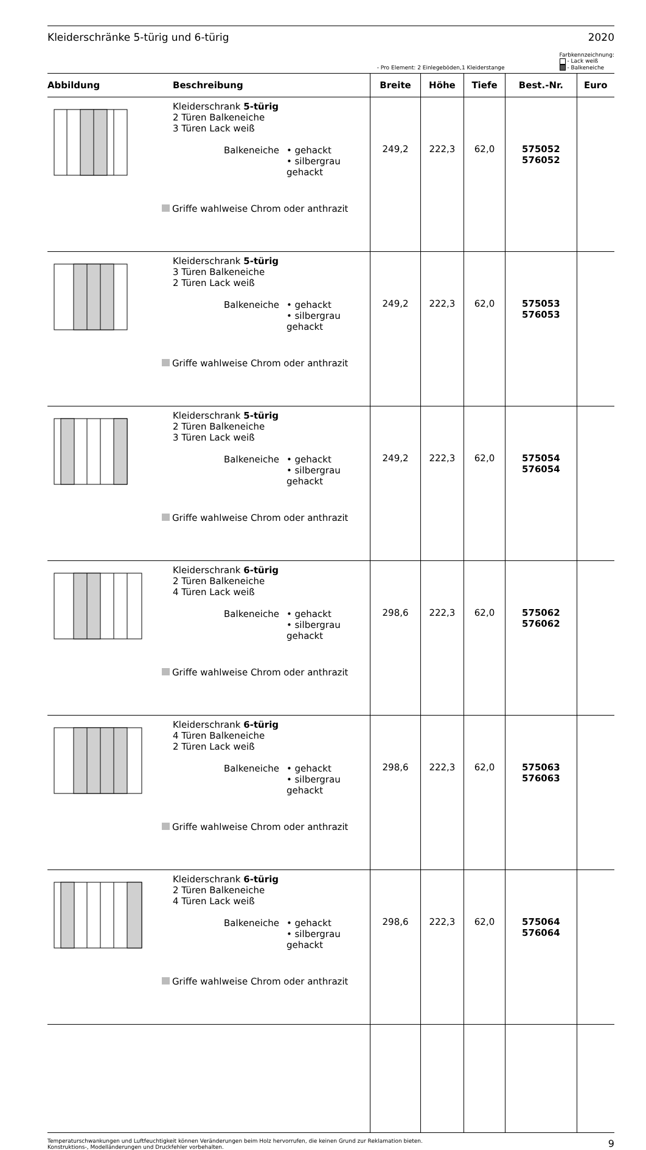Kleiderschränke 5-türig und 6-türig 2020
- Pro Element: 2 Einlegeböden,1 Kleiderstange
Farbkennzeichnung:
- Lack weiß
- Balkeneiche
| Abbildung | Beschreibung | Breite | Höhe | Tiefe | Best.-Nr. | Euro |
| --- | --- | --- | --- | --- | --- | --- |
| | Kleiderschrank 5-türig 2 Türen Balkeneiche 3 Türen Lack weiß Balkeneiche • gehackt • silbergrau gehackt Griffe wahlweise Chrom oder anthrazit | 249,2 | 222,3 | 62,0 | 575052 576052 | |
| | Kleiderschrank 5-türig 3 Türen Balkeneiche 2 Türen Lack weiß Balkeneiche • gehackt • silbergrau gehackt Griffe wahlweise Chrom oder anthrazit | 249,2 | 222,3 | 62,0 | 575053 576053 | |
| | Kleiderschrank 5-türig 2 Türen Balkeneiche 3 Türen Lack weiß Balkeneiche • gehackt • silbergrau gehackt Griffe wahlweise Chrom oder anthrazit | 249,2 | 222,3 | 62,0 | 575054 576054 | |
| | Kleiderschrank 6-türig 2 Türen Balkeneiche 4 Türen Lack weiß Balkeneiche • gehackt • silbergrau gehackt Griffe wahlweise Chrom oder anthrazit | 298,6 | 222,3 | 62,0 | 575062 576062 | |
| | Kleiderschrank 6-türig 4 Türen Balkeneiche 2 Türen Lack weiß Balkeneiche • gehackt • silbergrau gehackt Griffe wahlweise Chrom oder anthrazit | 298,6 | 222,3 | 62,0 | 575063 576063 | |
| | Kleiderschrank 6-türig 2 Türen Balkeneiche 4 Türen Lack weiß Balkeneiche • gehackt • silbergrau gehackt Griffe wahlweise Chrom oder anthrazit | 298,6 | 222,3 | 62,0 | 575064 576064 | |
Temperaturschwankungen und Luftfeuchtigkeit können Veränderungen beim Holz hervorrufen, die keinen Grund zur Reklamation bieten.
Konstruktions-, Modelländerungen und Druckfehler vorbehalten. 9